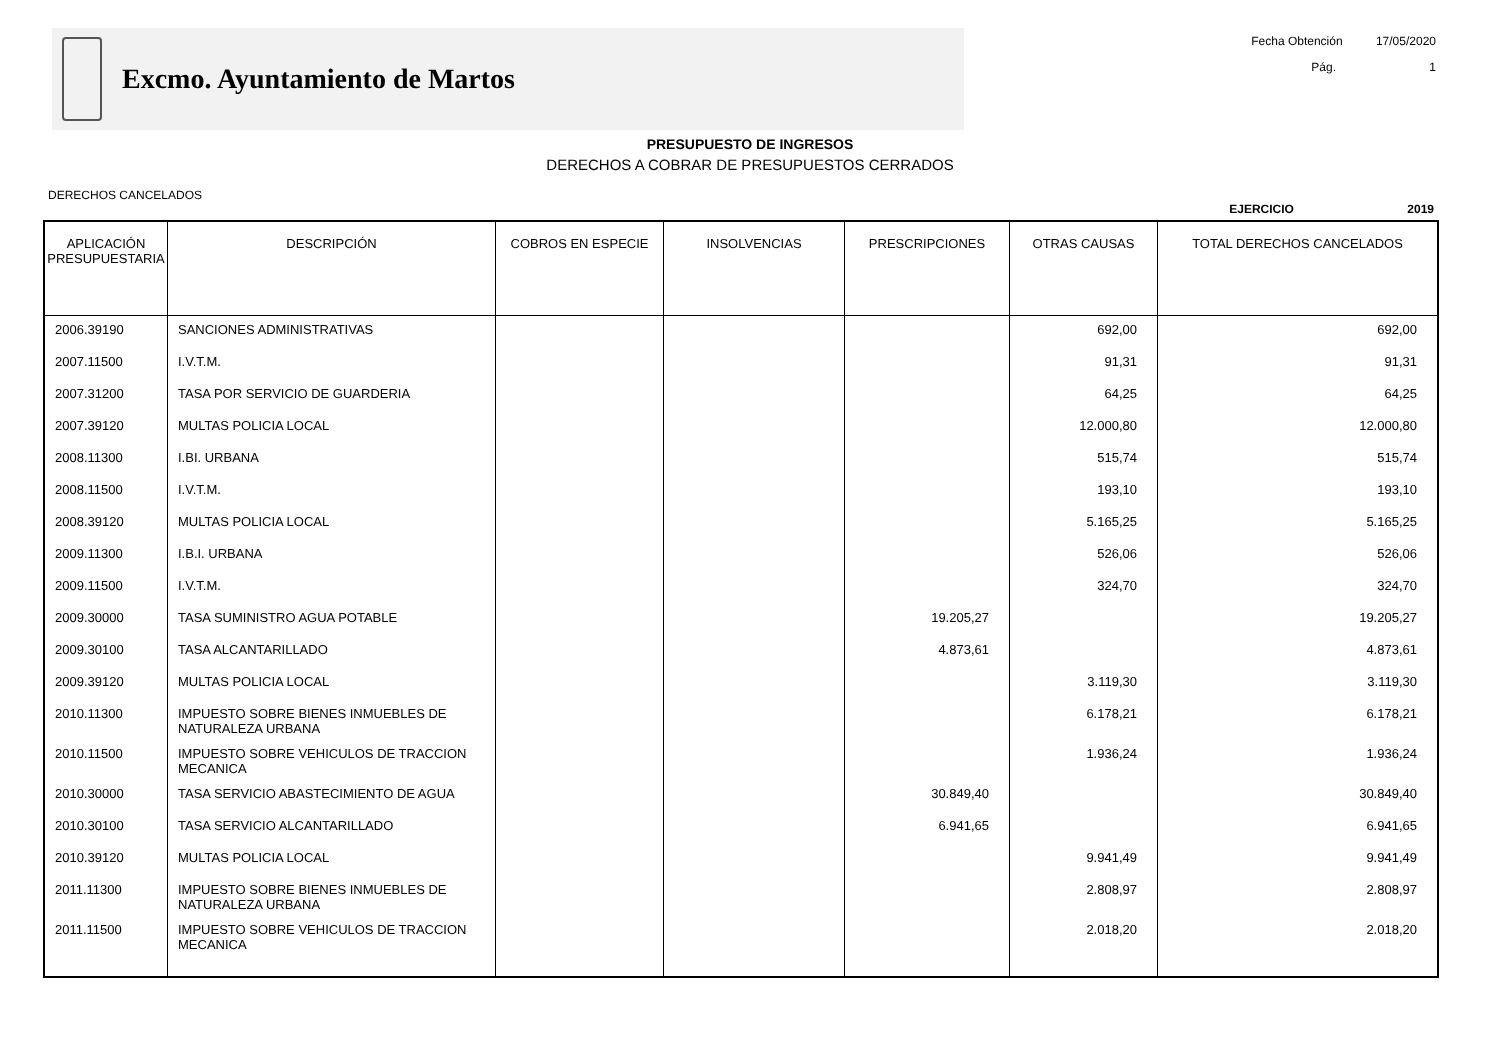Excmo. Ayuntamiento de Martos
Fecha Obtención 17/05/2020
Pág. 1
PRESUPUESTO DE INGRESOS
DERECHOS A COBRAR DE PRESUPUESTOS CERRADOS
DERECHOS CANCELADOS
EJERCICIO 2019
| APLICACIÓN PRESUPUESTARIA | DESCRIPCIÓN | COBROS EN ESPECIE | INSOLVENCIAS | PRESCRIPCIONES | OTRAS CAUSAS | TOTAL DERECHOS CANCELADOS |
| --- | --- | --- | --- | --- | --- | --- |
| 2006.39190 | SANCIONES ADMINISTRATIVAS | | | | 692,00 | 692,00 |
| 2007.11500 | I.V.T.M. | | | | 91,31 | 91,31 |
| 2007.31200 | TASA POR SERVICIO DE GUARDERIA | | | | 64,25 | 64,25 |
| 2007.39120 | MULTAS POLICIA LOCAL | | | | 12.000,80 | 12.000,80 |
| 2008.11300 | I.BI. URBANA | | | | 515,74 | 515,74 |
| 2008.11500 | I.V.T.M. | | | | 193,10 | 193,10 |
| 2008.39120 | MULTAS POLICIA LOCAL | | | | 5.165,25 | 5.165,25 |
| 2009.11300 | I.B.I. URBANA | | | | 526,06 | 526,06 |
| 2009.11500 | I.V.T.M. | | | | 324,70 | 324,70 |
| 2009.30000 | TASA SUMINISTRO AGUA POTABLE | | | 19.205,27 | | 19.205,27 |
| 2009.30100 | TASA ALCANTARILLADO | | | 4.873,61 | | 4.873,61 |
| 2009.39120 | MULTAS POLICIA LOCAL | | | | 3.119,30 | 3.119,30 |
| 2010.11300 | IMPUESTO SOBRE BIENES INMUEBLES DE NATURALEZA URBANA | | | | 6.178,21 | 6.178,21 |
| 2010.11500 | IMPUESTO SOBRE VEHICULOS DE TRACCION MECANICA | | | | 1.936,24 | 1.936,24 |
| 2010.30000 | TASA SERVICIO ABASTECIMIENTO DE AGUA | | | 30.849,40 | | 30.849,40 |
| 2010.30100 | TASA SERVICIO ALCANTARILLADO | | | 6.941,65 | | 6.941,65 |
| 2010.39120 | MULTAS POLICIA LOCAL | | | | 9.941,49 | 9.941,49 |
| 2011.11300 | IMPUESTO SOBRE BIENES INMUEBLES DE NATURALEZA URBANA | | | | 2.808,97 | 2.808,97 |
| 2011.11500 | IMPUESTO SOBRE VEHICULOS DE TRACCION MECANICA | | | | 2.018,20 | 2.018,20 |